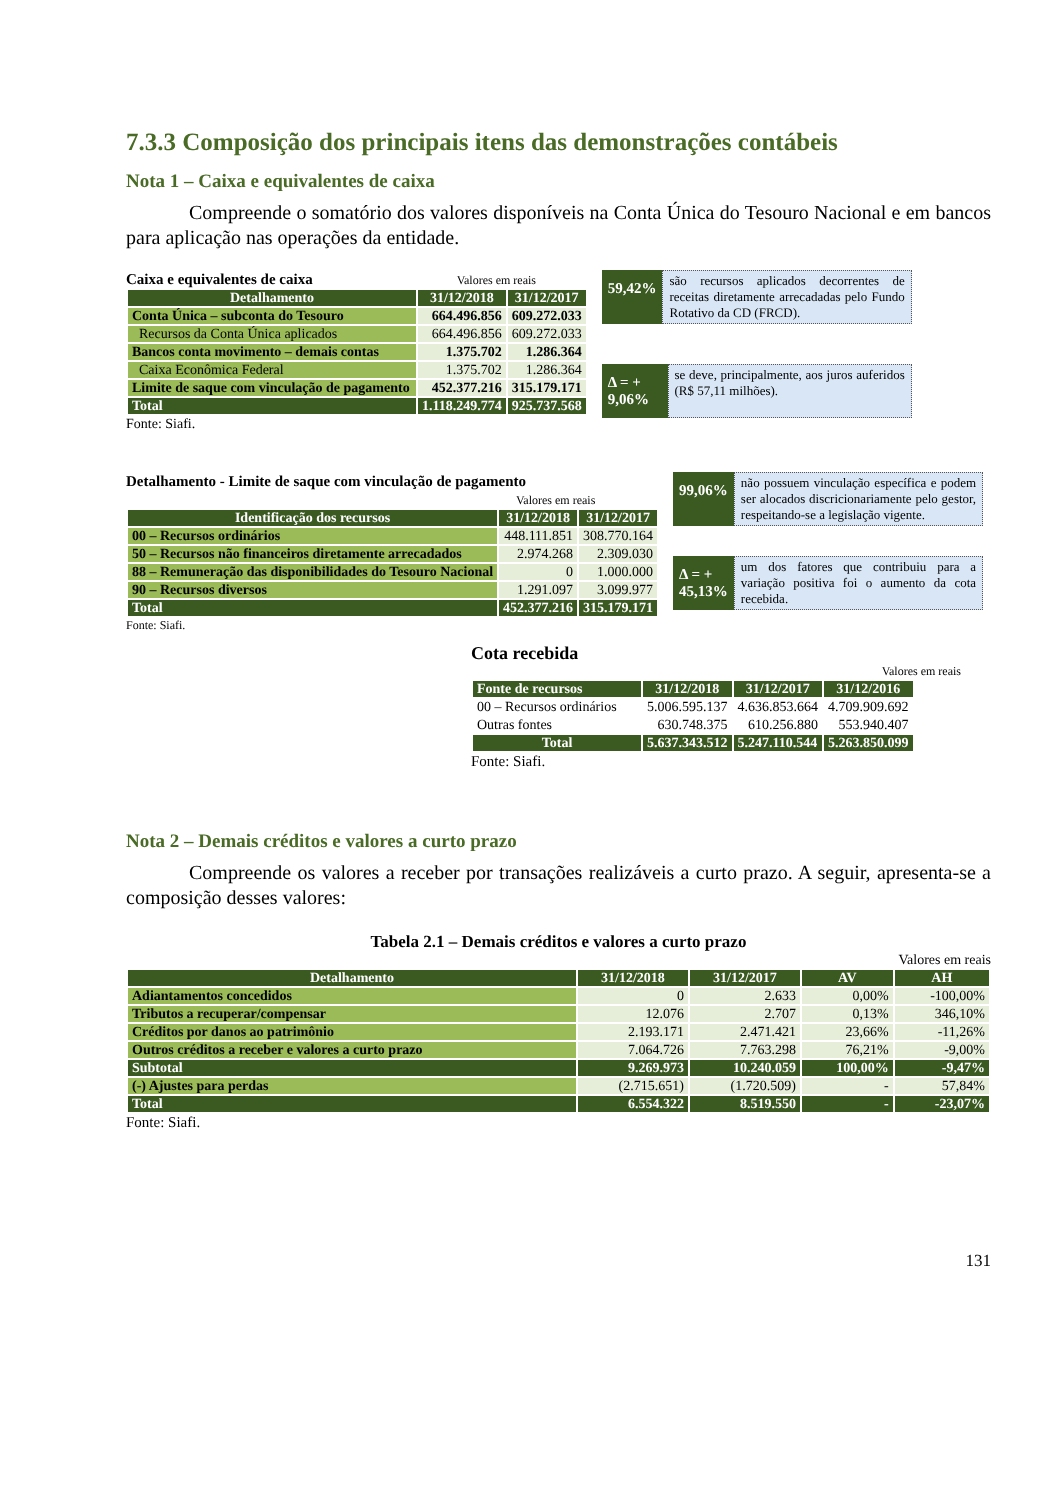7.3.3 Composição dos principais itens das demonstrações contábeis
Nota 1 – Caixa e equivalentes de caixa
Compreende o somatório dos valores disponíveis na Conta Única do Tesouro Nacional e em bancos para aplicação nas operações da entidade.
Caixa e equivalentes de caixa Valores em reais
| Detalhamento | 31/12/2018 | 31/12/2017 |
| --- | --- | --- |
| Conta Única – subconta do Tesouro | 664.496.856 | 609.272.033 |
| Recursos da Conta Única aplicados | 664.496.856 | 609.272.033 |
| Bancos conta movimento – demais contas | 1.375.702 | 1.286.364 |
| Caixa Econômica Federal | 1.375.702 | 1.286.364 |
| Limite de saque com vinculação de pagamento | 452.377.216 | 315.179.171 |
| Total | 1.118.249.774 | 925.737.568 |
Fonte: Siafi.
59,42%
são recursos aplicados decorrentes de receitas diretamente arrecadadas pelo Fundo Rotativo da CD (FRCD).
Δ = + 9,06%
se deve, principalmente, aos juros auferidos (R$ 57,11 milhões).
Detalhamento - Limite de saque com vinculação de pagamento
Valores em reais
| Identificação dos recursos | 31/12/2018 | 31/12/2017 |
| --- | --- | --- |
| 00 – Recursos ordinários | 448.111.851 | 308.770.164 |
| 50 – Recursos não financeiros diretamente arrecadados | 2.974.268 | 2.309.030 |
| 88 – Remuneração das disponibilidades do Tesouro Nacional | 0 | 1.000.000 |
| 90 – Recursos diversos | 1.291.097 | 3.099.977 |
| Total | 452.377.216 | 315.179.171 |
Fonte: Siafi.
99,06%
não possuem vinculação específica e podem ser alocados discricionariamente pelo gestor, respeitando-se a legislação vigente.
Δ = + 45,13%
um dos fatores que contribuiu para a variação positiva foi o aumento da cota recebida.
Cota recebida
Valores em reais
| Fonte de recursos | 31/12/2018 | 31/12/2017 | 31/12/2016 |
| --- | --- | --- | --- |
| 00 – Recursos ordinários | 5.006.595.137 | 4.636.853.664 | 4.709.909.692 |
| Outras fontes | 630.748.375 | 610.256.880 | 553.940.407 |
| Total | 5.637.343.512 | 5.247.110.544 | 5.263.850.099 |
Fonte: Siafi.
Nota 2 – Demais créditos e valores a curto prazo
Compreende os valores a receber por transações realizáveis a curto prazo. A seguir, apresenta-se a composição desses valores:
Tabela 2.1 – Demais créditos e valores a curto prazo
Valores em reais
| Detalhamento | 31/12/2018 | 31/12/2017 | AV | AH |
| --- | --- | --- | --- | --- |
| Adiantamentos concedidos | 0 | 2.633 | 0,00% | -100,00% |
| Tributos a recuperar/compensar | 12.076 | 2.707 | 0,13% | 346,10% |
| Créditos por danos ao patrimônio | 2.193.171 | 2.471.421 | 23,66% | -11,26% |
| Outros créditos a receber e valores a curto prazo | 7.064.726 | 7.763.298 | 76,21% | -9,00% |
| Subtotal | 9.269.973 | 10.240.059 | 100,00% | -9,47% |
| (-) Ajustes para perdas | (2.715.651) | (1.720.509) | - | 57,84% |
| Total | 6.554.322 | 8.519.550 | - | -23,07% |
Fonte: Siafi.
131